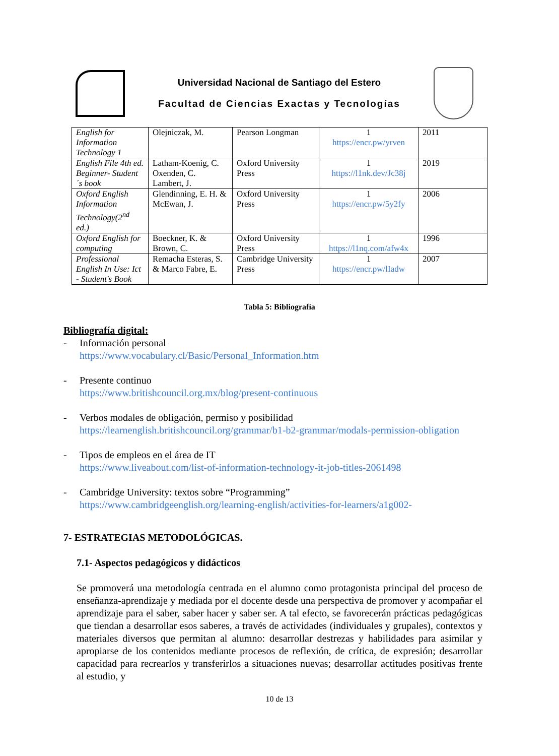Universidad Nacional de Santiago del Estero
Facultad de Ciencias Exactas y Tecnologías
| English for Information Technology 1 | Olejniczak, M. | Pearson Longman | 1 https://encr.pw/yrven | 2011 |
| English File 4th ed. Beginner- Student´s book | Latham-Koenig, C. Oxenden, C. Lambert, J. | Oxford University Press | 1 https://l1nk.dev/Jc38j | 2019 |
| Oxford English Information Technology(2<sup>nd</sup> ed.) | Glendinning, E. H. & McEwan, J. | Oxford University Press | 1 https://encr.pw/5y2fy | 2006 |
| Oxford English for computing | Boeckner, K. & Brown, C. | Oxford University Press | 1 https://l1nq.com/afw4x | 1996 |
| Professional English In Use: Ict - Student's Book | Remacha Esteras, S. & Marco Fabre, E. | Cambridge University Press | 1 https://encr.pw/lIadw | 2007 |
Tabla 5: Bibliografía
Bibliografía digital:
- Información personal
https://www.vocabulary.cl/Basic/Personal_Information.htm
- Presente continuo
https://www.britishcouncil.org.mx/blog/present-continuous
- Verbos modales de obligación, permiso y posibilidad
https://learnenglish.britishcouncil.org/grammar/b1-b2-grammar/modals-permission-obligation
- Tipos de empleos en el área de IT
https://www.liveabout.com/list-of-information-technology-it-job-titles-2061498
- Cambridge University: textos sobre “Programming”
https://www.cambridgeenglish.org/learning-english/activities-for-learners/a1g002-
7- ESTRATEGIAS METODOLÓGICAS.
7.1- Aspectos pedagógicos y didácticos
Se promoverá una metodología centrada en el alumno como protagonista principal del proceso de enseñanza-aprendizaje y mediada por el docente desde una perspectiva de promover y acompañar el aprendizaje para el saber, saber hacer y saber ser. A tal efecto, se favorecerán prácticas pedagógicas que tiendan a desarrollar esos saberes, a través de actividades (individuales y grupales), contextos y materiales diversos que permitan al alumno: desarrollar destrezas y habilidades para asimilar y apropiarse de los contenidos mediante procesos de reflexión, de crítica, de expresión; desarrollar capacidad para recrearlos y transferirlos a situaciones nuevas; desarrollar actitudes positivas frente al estudio, y
10 de 13